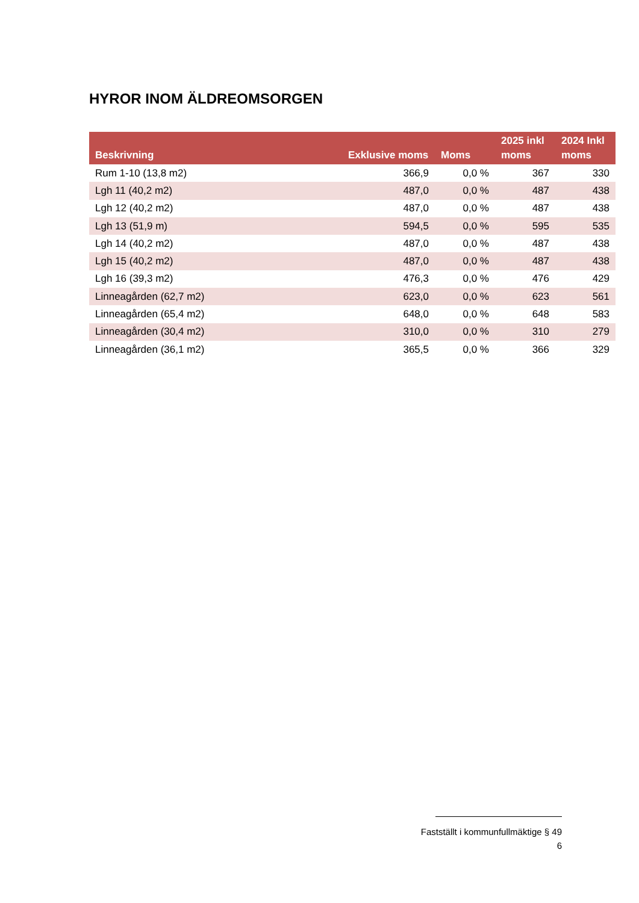HYROR INOM ÄLDREOMSORGEN
| Beskrivning | Exklusive moms | Moms | 2025 inkl moms | 2024 Inkl moms |
| --- | --- | --- | --- | --- |
| Rum 1-10 (13,8 m2) | 366,9 | 0,0 % | 367 | 330 |
| Lgh 11 (40,2 m2) | 487,0 | 0,0 % | 487 | 438 |
| Lgh 12 (40,2 m2) | 487,0 | 0,0 % | 487 | 438 |
| Lgh 13 (51,9 m) | 594,5 | 0,0 % | 595 | 535 |
| Lgh 14 (40,2 m2) | 487,0 | 0,0 % | 487 | 438 |
| Lgh 15 (40,2 m2) | 487,0 | 0,0 % | 487 | 438 |
| Lgh 16 (39,3 m2) | 476,3 | 0,0 % | 476 | 429 |
| Linneagården (62,7 m2) | 623,0 | 0,0 % | 623 | 561 |
| Linneagården (65,4 m2) | 648,0 | 0,0 % | 648 | 583 |
| Linneagården (30,4 m2) | 310,0 | 0,0 % | 310 | 279 |
| Linneagården (36,1 m2) | 365,5 | 0,0 % | 366 | 329 |
Fastställt i kommunfullmäktige § 49
6